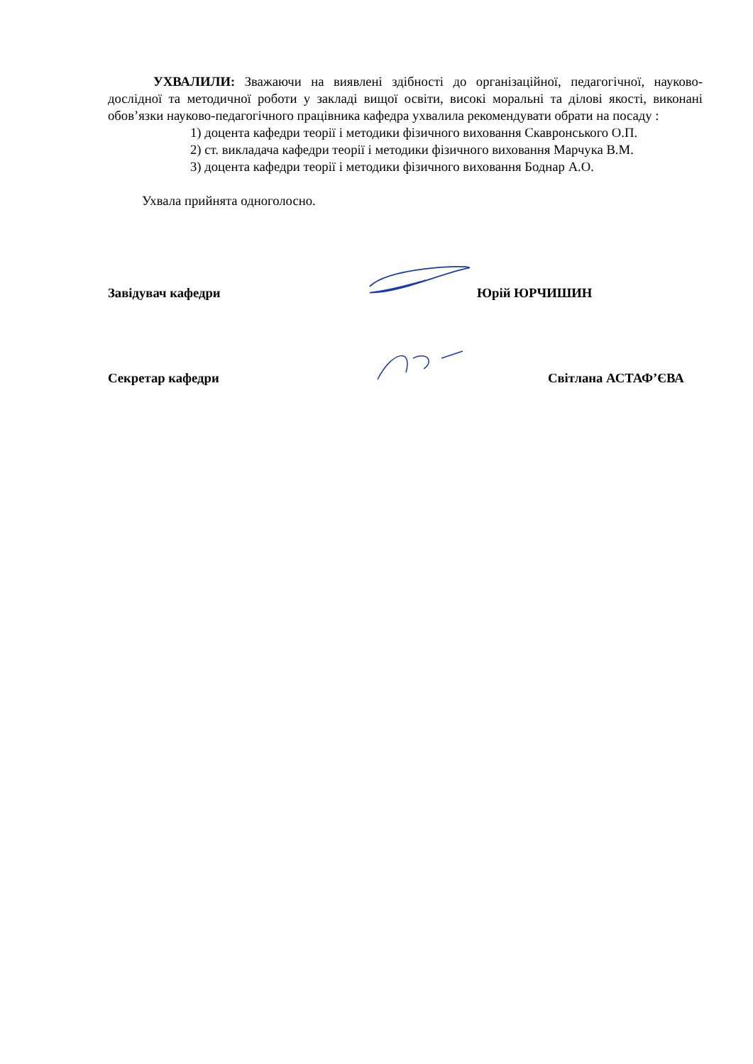УХВАЛИЛИ: Зважаючи на виявлені здібності до організаційної, педагогічної, науково-дослідної та методичної роботи у закладі вищої освіти, високі моральні та ділові якості, виконані обов’язки науково-педагогічного працівника кафедра ухвалила рекомендувати обрати на посаду :
1) доцента кафедри теорії і методики фізичного виховання Скавронського О.П.
2) ст. викладача кафедри теорії і методики фізичного виховання Марчука В.М.
3) доцента кафедри теорії і методики фізичного виховання Боднар А.О.
Ухвала прийнята одноголосно.
Завідувач кафедри Юрій ЮРЧИШИН
Секретар кафедри Світлана АСТАФ’ЄВА